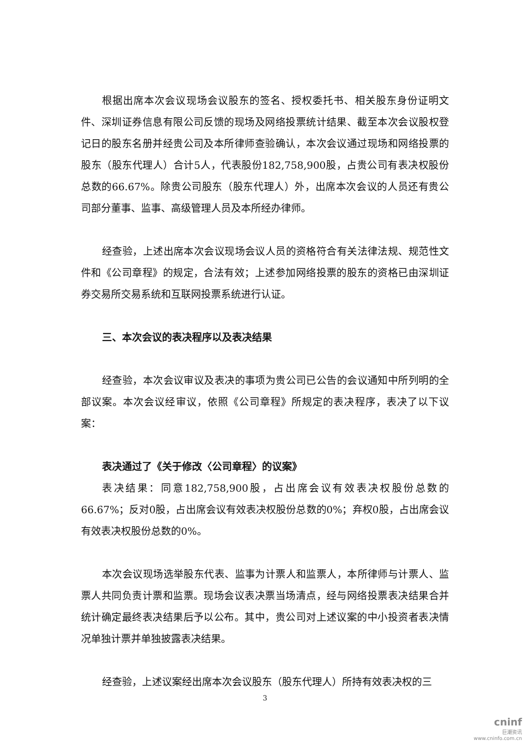根据出席本次会议现场会议股东的签名、授权委托书、相关股东身份证明文件、深圳证券信息有限公司反馈的现场及网络投票统计结果、截至本次会议股权登记日的股东名册并经贵公司及本所律师查验确认，本次会议通过现场和网络投票的股东（股东代理人）合计5人，代表股份182,758,900股，占贵公司有表决权股份总数的66.67%。除贵公司股东（股东代理人）外，出席本次会议的人员还有贵公司部分董事、监事、高级管理人员及本所经办律师。
经查验，上述出席本次会议现场会议人员的资格符合有关法律法规、规范性文件和《公司章程》的规定，合法有效；上述参加网络投票的股东的资格已由深圳证券交易所交易系统和互联网投票系统进行认证。
三、本次会议的表决程序以及表决结果
经查验，本次会议审议及表决的事项为贵公司已公告的会议通知中所列明的全部议案。本次会议经审议，依照《公司章程》所规定的表决程序，表决了以下议案：
表决通过了《关于修改〈公司章程〉的议案》
表决结果：同意182,758,900股，占出席会议有效表决权股份总数的66.67%；反对0股，占出席会议有效表决权股份总数的0%；弃权0股，占出席会议有效表决权股份总数的0%。
本次会议现场选举股东代表、监事为计票人和监票人，本所律师与计票人、监票人共同负责计票和监票。现场会议表决票当场清点，经与网络投票表决结果合并统计确定最终表决结果后予以公布。其中，贵公司对上述议案的中小投资者表决情况单独计票并单独披露表决结果。
经查验，上述议案经出席本次会议股东（股东代理人）所持有效表决权的三
3
cninf
巨潮资讯
www.cninfo.com.cn